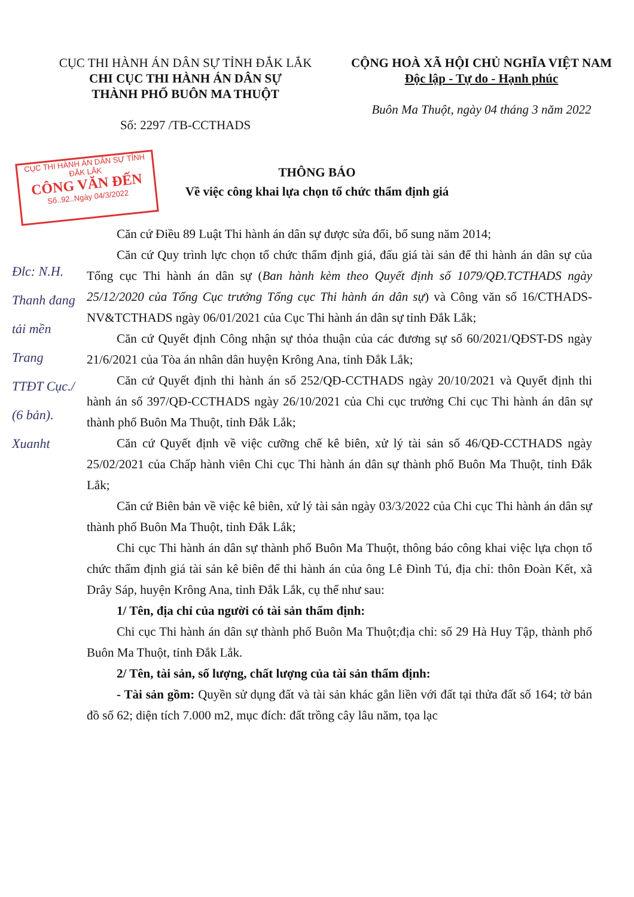CỤC THI HÀNH ÁN DÂN SỰ TỈNH ĐẮK LẮK
CHI CỤC THI HÀNH ÁN DÂN SỰ
THÀNH PHỐ BUÔN MA THUỘT
Số: 2297 /TB-CCTHADS
CỘNG HOÀ XÃ HỘI CHỦ NGHĨA VIỆT NAM
Độc lập - Tự do - Hạnh phúc
Buôn Ma Thuột, ngày 04 tháng 3 năm 2022
CỤC THI HÀNH ÁN DÂN SỰ TỈNH ĐẮK LẮK
CÔNG VĂN ĐẾN
Số..92..Ngày 04/3/2022
THÔNG BÁO
Về việc công khai lựa chọn tổ chức thẩm định giá
Đlc: N.H. Thanh đang tải mền Trang TTĐT Cục./ (6 bản). Xuanht
Căn cứ Điều 89 Luật Thi hành án dân sự được sửa đổi, bổ sung năm 2014;
Căn cứ Quy trình lực chọn tổ chức thẩm định giá, đấu giá tài sản để thi hành án dân sự của Tổng cục Thi hành án dân sự (Ban hành kèm theo Quyết định số 1079/QĐ.TCTHADS ngày 25/12/2020 của Tổng Cục trưởng Tổng cục Thi hành án dân sự) và Công văn số 16/CTHADS-NV&TCTHADS ngày 06/01/2021 của Cục Thi hành án dân sự tỉnh Đắk Lắk;
Căn cứ Quyết định Công nhận sự thỏa thuận của các đương sự số 60/2021/QĐST-DS ngày 21/6/2021 của Tòa án nhân dân huyện Krông Ana, tỉnh Đắk Lắk;
Căn cứ Quyết định thi hành án số 252/QĐ-CCTHADS ngày 20/10/2021 và Quyết định thi hành án số 397/QĐ-CCTHADS ngày 26/10/2021 của Chi cục trưởng Chi cục Thi hành án dân sự thành phố Buôn Ma Thuột, tỉnh Đắk Lắk;
Căn cứ Quyết định về việc cưỡng chế kê biên, xử lý tài sản số 46/QĐ-CCTHADS ngày 25/02/2021 của Chấp hành viên Chi cục Thi hành án dân sự thành phố Buôn Ma Thuột, tỉnh Đắk Lắk;
Căn cứ Biên bản về việc kê biên, xử lý tài sản ngày 03/3/2022 của Chi cục Thi hành án dân sự thành phố Buôn Ma Thuột, tỉnh Đắk Lắk;
Chi cục Thi hành án dân sự thành phố Buôn Ma Thuột, thông báo công khai việc lựa chọn tổ chức thẩm định giá tài sản kê biên để thi hành án của ông Lê Đình Tú, địa chỉ: thôn Đoàn Kết, xã Drây Sáp, huyện Krông Ana, tỉnh Đắk Lắk, cụ thể như sau:
1/ Tên, địa chỉ của người có tài sản thẩm định:
Chi cục Thi hành án dân sự thành phố Buôn Ma Thuột;địa chỉ: số 29 Hà Huy Tập, thành phố Buôn Ma Thuột, tỉnh Đắk Lắk.
2/ Tên, tài sản, số lượng, chất lượng của tài sản thẩm định:
- Tài sản gồm: Quyền sử dụng đất và tài sản khác gắn liền với đất tại thửa đất số 164; tờ bản đồ số 62; diện tích 7.000 m2, mục đích: đất trồng cây lâu năm, tọa lạc